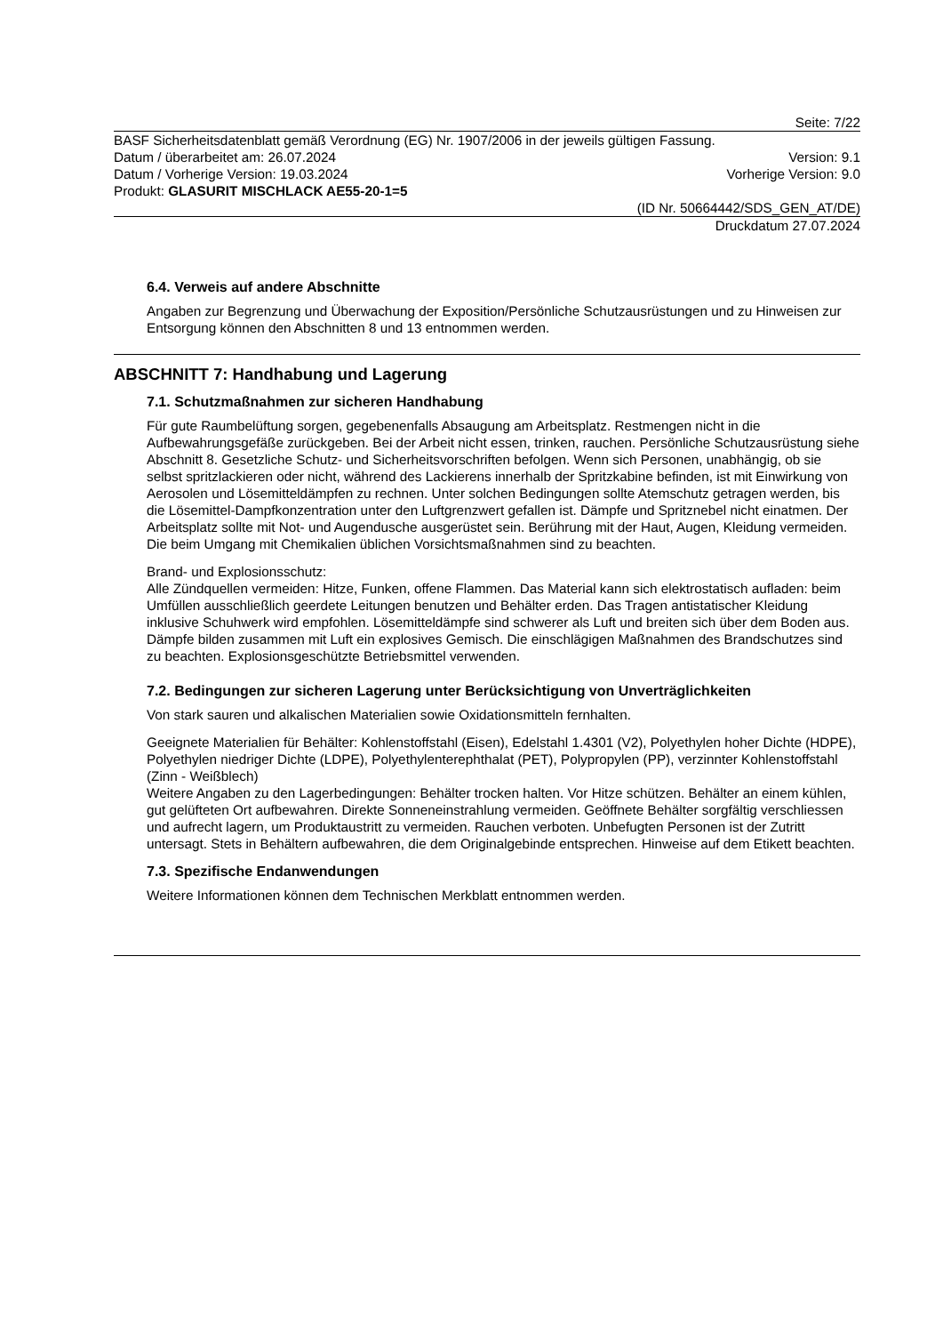Seite: 7/22
BASF Sicherheitsdatenblatt gemäß Verordnung (EG) Nr. 1907/2006 in der jeweils gültigen Fassung.
Datum / überarbeitet am: 26.07.2024 Version: 9.1
Datum / Vorherige Version: 19.03.2024 Vorherige Version: 9.0
Produkt: GLASURIT MISCHLACK AE55-20-1=5
(ID Nr. 50664442/SDS_GEN_AT/DE)
Druckdatum 27.07.2024
6.4. Verweis auf andere Abschnitte
Angaben zur Begrenzung und Überwachung der Exposition/Persönliche Schutzausrüstungen und zu Hinweisen zur Entsorgung können den Abschnitten 8 und 13 entnommen werden.
ABSCHNITT 7: Handhabung und Lagerung
7.1. Schutzmaßnahmen zur sicheren Handhabung
Für gute Raumbelüftung sorgen, gegebenenfalls Absaugung am Arbeitsplatz. Restmengen nicht in die Aufbewahrungsgefäße zurückgeben. Bei der Arbeit nicht essen, trinken, rauchen. Persönliche Schutzausrüstung siehe Abschnitt 8. Gesetzliche Schutz- und Sicherheitsvorschriften befolgen. Wenn sich Personen, unabhängig, ob sie selbst spritzlackieren oder nicht, während des Lackierens innerhalb der Spritzkabine befinden, ist mit Einwirkung von Aerosolen und Lösemitteldämpfen zu rechnen. Unter solchen Bedingungen sollte Atemschutz getragen werden, bis die Lösemittel-Dampfkonzentration unter den Luftgrenzwert gefallen ist. Dämpfe und Spritznebel nicht einatmen. Der Arbeitsplatz sollte mit Not- und Augendusche ausgerüstet sein. Berührung mit der Haut, Augen, Kleidung vermeiden. Die beim Umgang mit Chemikalien üblichen Vorsichtsmaßnahmen sind zu beachten.
Brand- und Explosionsschutz:
Alle Zündquellen vermeiden: Hitze, Funken, offene Flammen. Das Material kann sich elektrostatisch aufladen: beim Umfüllen ausschließlich geerdete Leitungen benutzen und Behälter erden. Das Tragen antistatischer Kleidung inklusive Schuhwerk wird empfohlen. Lösemitteldämpfe sind schwerer als Luft und breiten sich über dem Boden aus. Dämpfe bilden zusammen mit Luft ein explosives Gemisch. Die einschlägigen Maßnahmen des Brandschutzes sind zu beachten. Explosionsgeschützte Betriebsmittel verwenden.
7.2. Bedingungen zur sicheren Lagerung unter Berücksichtigung von Unverträglichkeiten
Von stark sauren und alkalischen Materialien sowie Oxidationsmitteln fernhalten.
Geeignete Materialien für Behälter: Kohlenstoffstahl (Eisen), Edelstahl 1.4301 (V2), Polyethylen hoher Dichte (HDPE), Polyethylen niedriger Dichte (LDPE), Polyethylenterephthalat (PET), Polypropylen (PP), verzinnter Kohlenstoffstahl (Zinn - Weißblech)
Weitere Angaben zu den Lagerbedingungen: Behälter trocken halten. Vor Hitze schützen. Behälter an einem kühlen, gut gelüfteten Ort aufbewahren. Direkte Sonneneinstrahlung vermeiden. Geöffnete Behälter sorgfältig verschliessen und aufrecht lagern, um Produktaustritt zu vermeiden. Rauchen verboten. Unbefugten Personen ist der Zutritt untersagt. Stets in Behältern aufbewahren, die dem Originalgebinde entsprechen. Hinweise auf dem Etikett beachten.
7.3. Spezifische Endanwendungen
Weitere Informationen können dem Technischen Merkblatt entnommen werden.